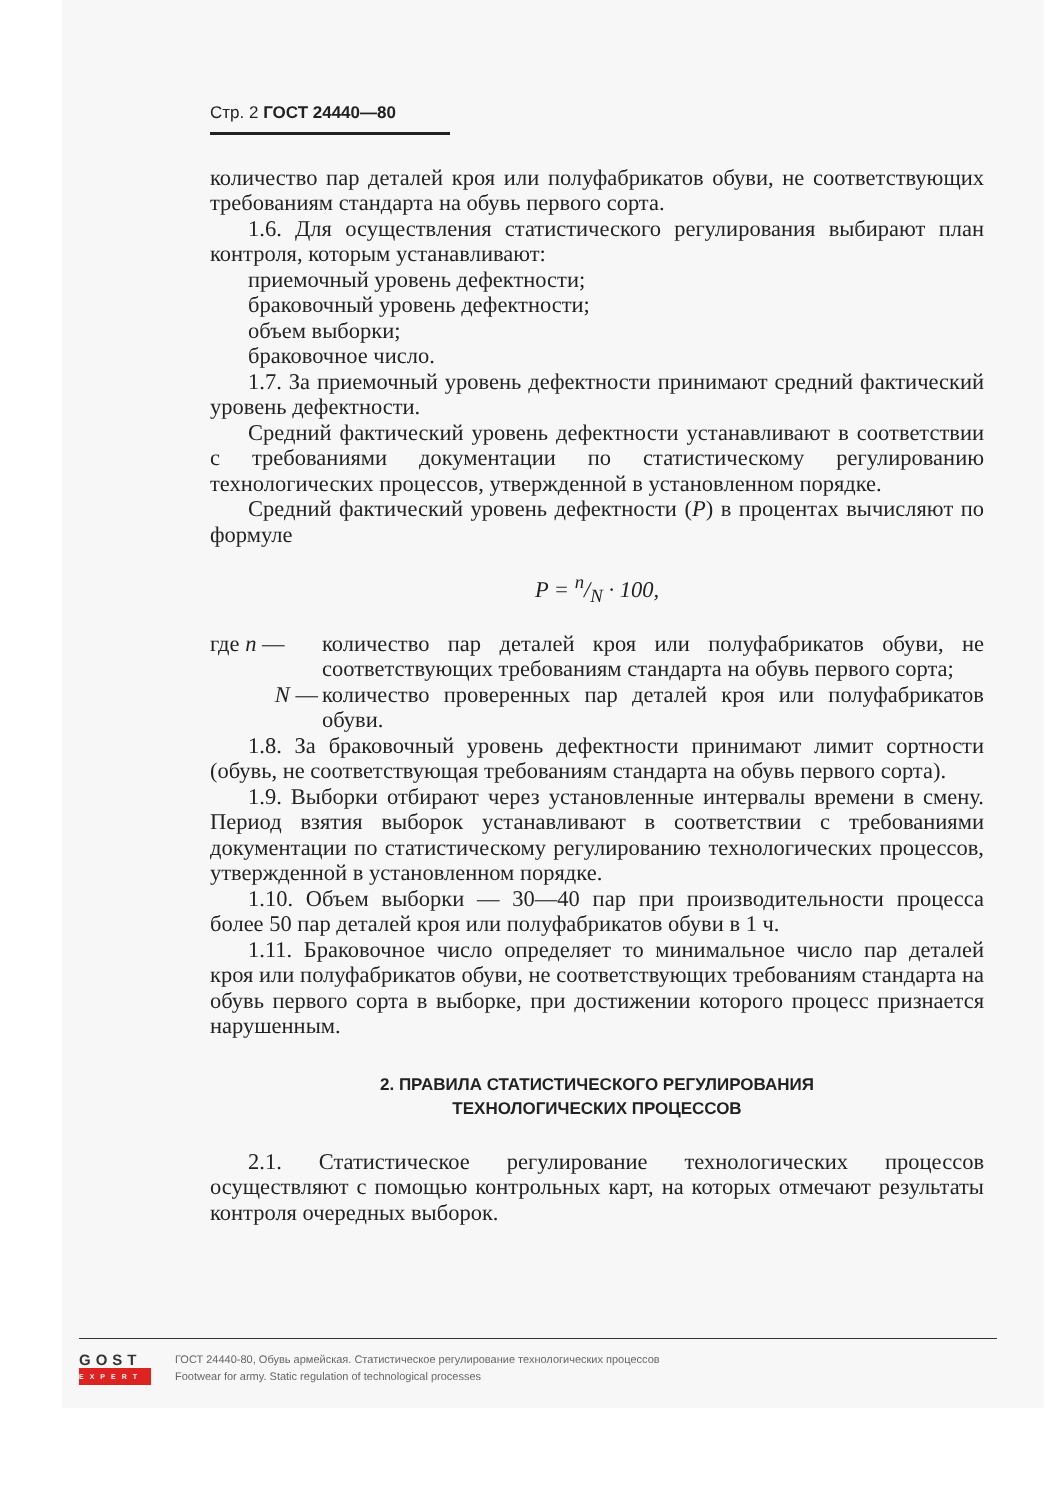Стр. 2 ГОСТ 24440—80
количество пар деталей кроя или полуфабрикатов обуви, не соответствующих требованиям стандарта на обувь первого сорта.
1.6. Для осуществления статистического регулирования выбирают план контроля, которым устанавливают:
приемочный уровень дефектности;
браковочный уровень дефектности;
объем выборки;
браковочное число.
1.7. За приемочный уровень дефектности принимают средний фактический уровень дефектности.
Средний фактический уровень дефектности устанавливают в соответствии с требованиями документации по статистическому регулированию технологических процессов, утвержденной в установленном порядке.
Средний фактический уровень дефектности (P) в процентах вычисляют по формуле
P = n/N · 100,
где n — количество пар деталей кроя или полуфабрикатов обуви, не соответствующих требованиям стандарта на обувь первого сорта;
N — количество проверенных пар деталей кроя или полуфабрикатов обуви.
1.8. За браковочный уровень дефектности принимают лимит сортности (обувь, не соответствующая требованиям стандарта на обувь первого сорта).
1.9. Выборки отбирают через установленные интервалы времени в смену. Период взятия выборок устанавливают в соответствии с требованиями документации по статистическому регулированию технологических процессов, утвержденной в установленном порядке.
1.10. Объем выборки — 30—40 пар при производительности процесса более 50 пар деталей кроя или полуфабрикатов обуви в 1 ч.
1.11. Браковочное число определяет то минимальное число пар деталей кроя или полуфабрикатов обуви, не соответствующих требованиям стандарта на обувь первого сорта в выборке, при достижении которого процесс признается нарушенным.
2. ПРАВИЛА СТАТИСТИЧЕСКОГО РЕГУЛИРОВАНИЯ
ТЕХНОЛОГИЧЕСКИХ ПРОЦЕССОВ
2.1. Статистическое регулирование технологических процессов осуществляют с помощью контрольных карт, на которых отмечают результаты контроля очередных выборок.
GOST
EXPERT
ГОСТ 24440-80, Обувь армейская. Статистическое регулирование технологических процессов
Footwear for army. Static regulation of technological processes